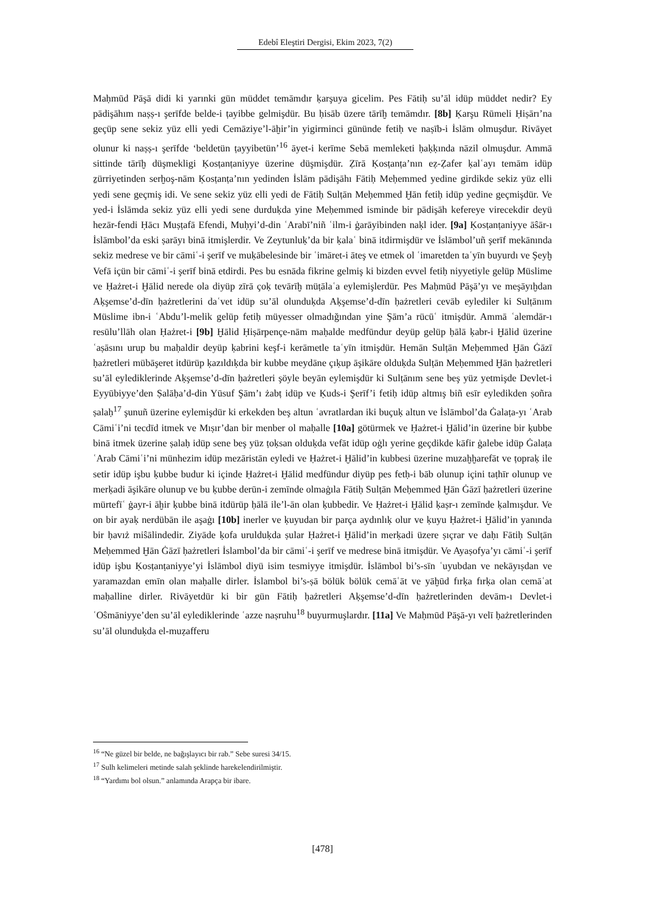Edebî Eleştiri Dergisi, Ekim 2023, 7(2)
Maḥmūd Pāşā didi ki yarınki gün müddet temāmdır ḳarşuya gicelim. Pes Fātiḥ su’āl idüp müddet nedir? Ey pādişāhım naṣṣ-ı şerīfde belde-i ṭayibbe gelmişdür. Bu ḥisāb üzere tārīḫ temāmdır. [8b] Ḳarşu Rūmeli Ḥiṣārı’na geçüp sene sekiz yüz elli yedi Cemāziye’l-āḫir’in yigirminci gününde fetiḥ ve naṣīb-i İslām olmuşdur. Rivāyet olunur ki naṣṣ-ı şerīfde ‘beldetün ṭayyibetün’<sup>16</sup> āyet-i kerīme Sebā memleketi ḥaḳḳında nāzil olmuşdur. Ammā sittinde tārīḫ düşmekligi Ḳosṭanṭaniyye üzerine düşmişdür. Ẓīrā Ḳosṭanṭa’nın eẓ-Ẓafer ḳalʿayı temām idüp ẕürriyetinden serḫoş-nām Ḳosṭanṭa’nın yedinden İslām pādişāhı Fātiḥ Meḥemmed yedine girdikde sekiz yüz elli yedi sene geçmiş idi. Ve sene sekiz yüz elli yedi de Fātiḥ Sulṭān Meḥemmed Ḫān fetiḥ idüp yedine geçmişdür. Ve yed-i İslāmda sekiz yüz elli yedi sene durduḳda yine Meḥemmed isminde bir pādişāh kefereye virecekdir deyü hezār-fendi Ḥācı Muṣṭafā Efendi, Muḥyi’d-din ʿArabī’niñ ʿilm-i ġarāyibinden naḳl ider. [9a] Ḳosṭanṭaniyye āŝār-ı İslāmbol’da eski ṣarāyı binā itmişlerdir. Ve Zeytunluḳ’da bir ḳalaʿ binā itdirmişdür ve İslāmbol’uñ şerīf mekānında sekiz medrese ve bir cāmiʿ-i şerīf ve muḳābelesinde bir ʿimāret-i āteş ve etmek ol ʿimaretden taʿyīn buyurdı ve Şeyḫ Vefā içün bir cāmiʿ-i şerīf binā etdirdi. Pes bu esnāda fikrine gelmiş ki bizden evvel fetiḥ niyyetiyle gelüp Müslime ve Ḥażret-i Ḫālid nerede ola diyüp zīrā çoḳ tevārīḫ müṭālaʿa eylemişlerdür. Pes Maḥmūd Pāşā’yı ve meşāyıḫdan Aḳşemse’d-dīn ḥażretlerini daʿvet idüp su’āl olunduḳda Aḳşemse’d-dīn ḥażretleri cevāb eylediler ki Sulṭānım Müslime ibn-i ʿAbdu’l-melik gelüp fetiḥ müyesser olmadığından yine Şām’a rücūʿ itmişdür. Ammā ʿalemdār-ı resūlu’llāh olan Ḥażret-i [9b] Ḫālid Ḥiṣārpençe-nām maḥalde medfūndur deyüp gelüp ḥālā ḳabr-i Ḫālid üzerine ʿaṣāsını urup bu maḥaldir deyüp ḳabrini keşf-i kerāmetle taʿyīn itmişdür. Hemān Sulṭān Meḥemmed Ḫān Ġāzī ḥażretleri mübāşeret itdürüp ḳazıldıḳda bir kubbe meydāne çıḳup āşikāre olduḳda Sulṭān Meḥemmed Ḫān ḥażretleri su’āl eylediklerinde Aḳşemse’d-dīn ḥażretleri şöyle beyān eylemişdür ki Sulṭānım sene beş yüz yetmişde Devlet-i Eyyūbiyye’den Ṣalāḥa’d-din Yūsuf Şām’ı żabṭ idüp ve Ḳuds-i Şerīf’i fetiḥ idüp altmış biñ esīr eyledikden ṣoñra ṣalaḥ<sup>17</sup> şunuñ üzerine eylemişdür ki erkekden beş altun ʿavratlardan iki buçuḳ altun ve İslāmbol’da Ġalaṭa-yı ʿArab Cāmiʿi’ni tecdīd itmek ve Mıṣır’dan bir menber ol maḥalle [10a] götürmek ve Ḥażret-i Ḫālid’in üzerine bir ḳubbe binā itmek üzerine ṣalaḥ idüp sene beş yüz ṭoḳsan olduḳda vefāt idüp oġlı yerine geçdikde kāfir ġalebe idüp Ġalaṭa ʿArab Cāmiʿi’ni münhezim idüp mezāristān eyledi ve Ḥażret-i Ḫālid’in kubbesi üzerine muzaḫḫarefāt ve ṭopraḳ ile setir idüp işbu ḳubbe budur ki içinde Ḥażret-i Ḫālid medfūndur diyüp pes fetḥ-i bāb olunup içini taṭhīr olunup ve merḳadi āşikāre olunup ve bu ḳubbe derūn-i zemīnde olmaġıla Fātiḥ Sulṭān Meḥemmed Ḫān Ġāzī ḥażretleri üzerine mürtefīʿ ġayr-i āḫir ḳubbe binā itdürüp ḥālā ile’l-ān olan ḳubbedir. Ve Ḥażret-i Ḫālid ḳaṣr-ı zemīnde ḳalmışdur. Ve on bir ayaḳ nerdübān ile aşaġı [10b] inerler ve ḳuyudan bir parça aydınlıḳ olur ve ḳuyu Ḥażret-i Ḫālid’in yanında bir ḥavıż miŝālindedir. Ziyāde ḳofa urulduḳda ṣular Ḥażret-i Ḫālid’in merḳadi üzere ṣıçrar ve daḥı Fātiḥ Sulṭān Meḥemmed Ḫān Ġāzī ḥażretleri İslambol’da bir cāmiʿ-i şerīf ve medrese binā itmişdür. Ve Ayaṣofya’yı cāmiʿ-i şerīf idüp işbu Ḳosṭanṭaniyye’yi İslāmbol diyü isim tesmiyye itmişdür. İslāmbol bi’s-sīn ʿuyubdan ve nekāyıṣdan ve yaramazdan emīn olan maḥalle dirler. İslambol bi’s-ṣā bölük bölük cemāʿāt ve yāḫūd fırḳa fırḳa olan cemāʿat maḥalline dirler. Rivāyetdür ki bir gün Fātiḥ ḥażretleri Aḳşemse’d-dīn ḥażretlerinden devām-ı Devlet-i ʿOŝmāniyye’den su’āl eylediklerinde ʿazze naṣruhu<sup>18</sup> buyurmuşlardır. [11a] Ve Maḥmūd Pāşā-yı velī ḥażretlerinden su’āl olunduḳda el-muẓafferu
<sup>16</sup> “Ne güzel bir belde, ne bağışlayıcı bir rab.” Sebe suresi 34/15.
<sup>17</sup> Sulh kelimeleri metinde salah şeklinde harekelendirilmiştir.
<sup>18</sup> “Yardımı bol olsun.” anlamında Arapça bir ibare.
[478]